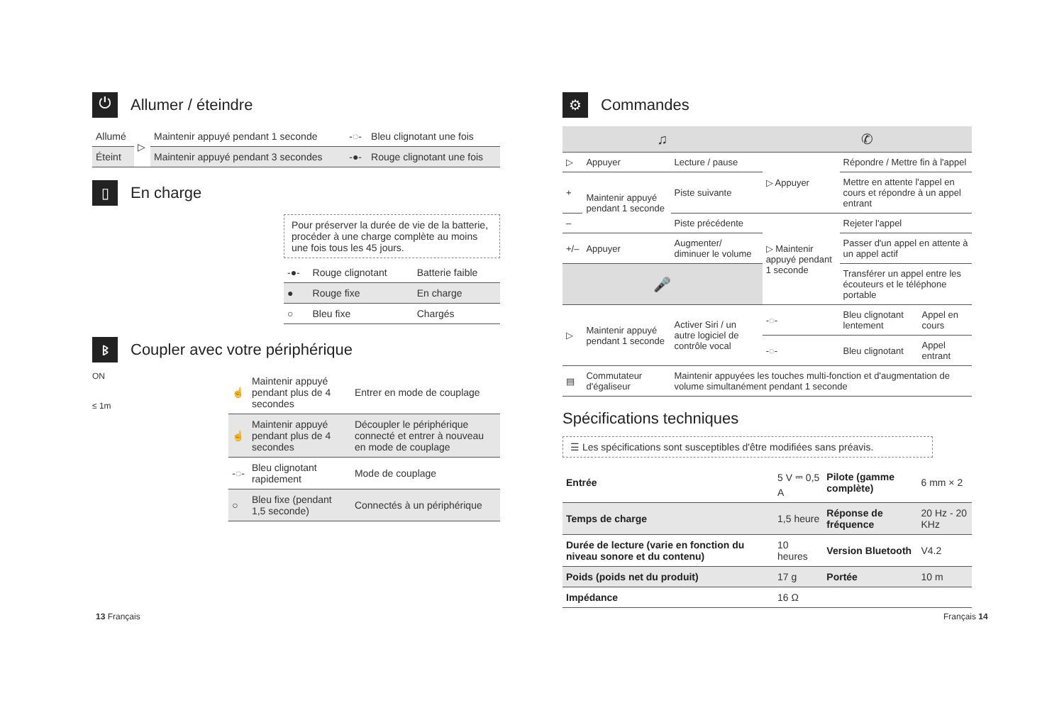⏻ Allumer / éteindre
| Allumé | ▷ | Maintenir appuyé pendant 1 seconde | -◌- | Bleu clignotant une fois |
| Éteint | | Maintenir appuyé pendant 3 secondes | -●- | Rouge clignotant une fois |
▯ En charge
Pour préserver la durée de vie de la batterie, procéder à une charge complète au moins une fois tous les 45 jours.
| -●- | Rouge clignotant | Batterie faible |
| ● | Rouge fixe | En charge |
| ○ | Bleu fixe | Chargés |
ᛒ Coupler avec votre périphérique
ON
≤ 1m
| ☝ | Maintenir appuyé pendant plus de 4 secondes | Entrer en mode de couplage |
| ☝ | Maintenir appuyé pendant plus de 4 secondes | Découpler le périphérique connecté et entrer à nouveau en mode de couplage |
| -◌- | Bleu clignotant rapidement | Mode de couplage |
| ○ | Bleu fixe (pendant 1,5 seconde) | Connectés à un périphérique |
⚙ Commandes
| ♫ | | | ✆ | | |
| --- | --- | --- | --- | --- | --- |
| ▷ | Appuyer | Lecture / pause | ▷ Appuyer | Répondre / Mettre fin à l'appel | |
| + | Maintenir appuyé pendant 1 seconde | Piste suivante | | Mettre en attente l'appel en cours et répondre à un appel entrant | |
| – | | Piste précédente | ▷ Maintenir appuyé pendant 1 seconde | Rejeter l'appel | |
| +/– | Appuyer | Augmenter/ diminuer le volume | | Passer d'un appel en attente à un appel actif | |
| 🎤 | | | | Transférer un appel entre les écouteurs et le téléphone portable | |
| ▷ | Maintenir appuyé pendant 1 seconde | Activer Siri / un autre logiciel de contrôle vocal | -◌- | Bleu clignotant lentement | Appel en cours |
| | | | -◌- | Bleu clignotant | Appel entrant |
| ▤ | Commutateur d'égaliseur | Maintenir appuyées les touches multi-fonction et d'augmentation de volume simultanément pendant 1 seconde | | | |
Spécifications techniques
☰ Les spécifications sont susceptibles d'être modifiées sans préavis.
| Entrée | 5 V ⎓ 0,5 A | Pilote (gamme complète) | 6 mm × 2 |
| Temps de charge | 1,5 heure | Réponse de fréquence | 20 Hz - 20 KHz |
| Durée de lecture (varie en fonction du niveau sonore et du contenu) | 10 heures | Version Bluetooth | V4.2 |
| Poids (poids net du produit) | 17 g | Portée | 10 m |
| Impédance | 16 Ω | | |
13 Français Français 14